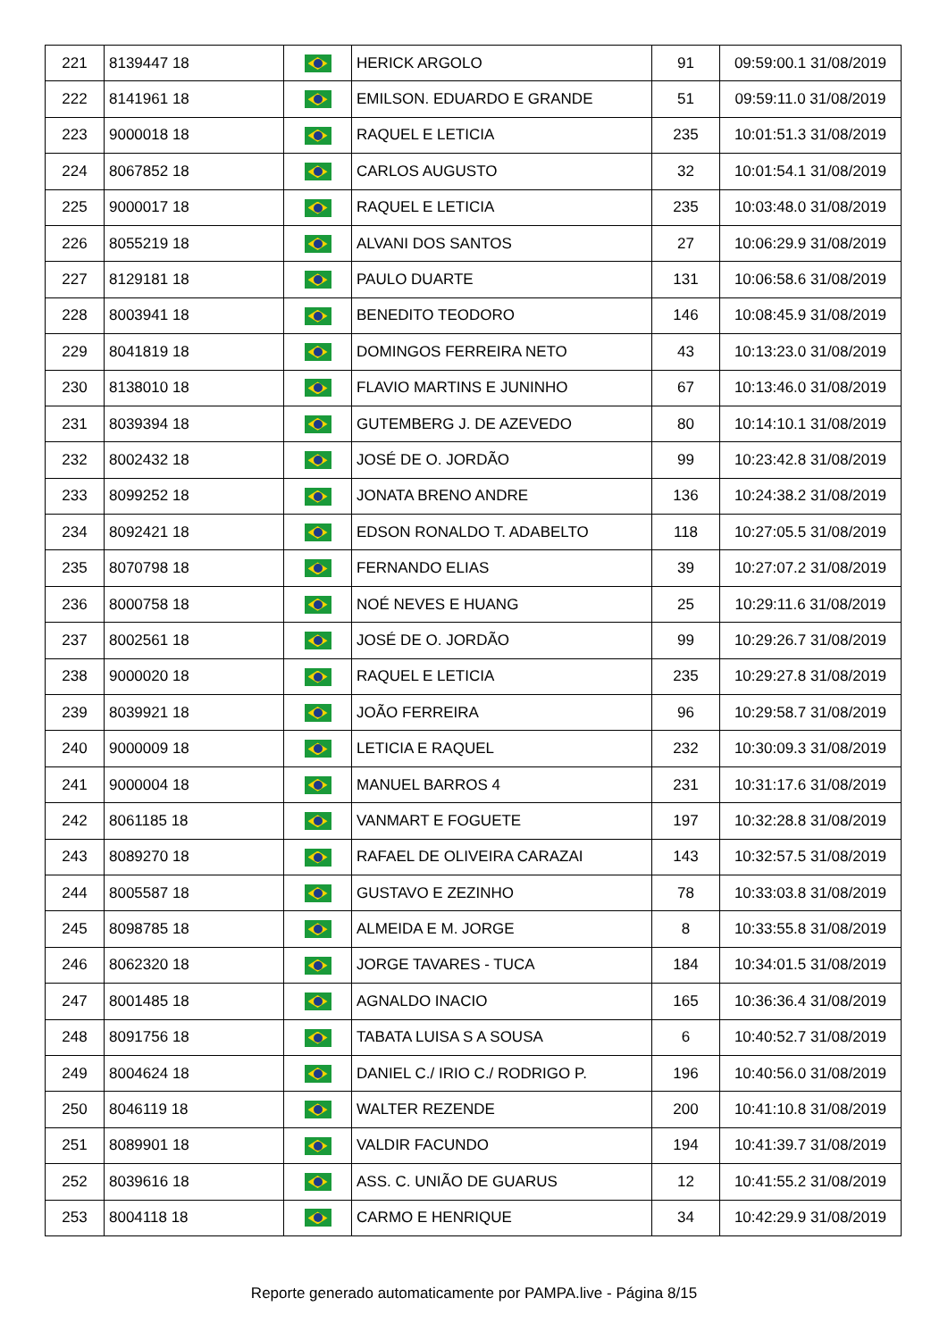| 221 | 8139447 18 | | HERICK ARGOLO | 91 | 09:59:00.1 31/08/2019 |
| 222 | 8141961 18 | | EMILSON. EDUARDO E GRANDE | 51 | 09:59:11.0 31/08/2019 |
| 223 | 9000018 18 | | RAQUEL E LETICIA | 235 | 10:01:51.3 31/08/2019 |
| 224 | 8067852 18 | | CARLOS AUGUSTO | 32 | 10:01:54.1 31/08/2019 |
| 225 | 9000017 18 | | RAQUEL E LETICIA | 235 | 10:03:48.0 31/08/2019 |
| 226 | 8055219 18 | | ALVANI DOS SANTOS | 27 | 10:06:29.9 31/08/2019 |
| 227 | 8129181 18 | | PAULO DUARTE | 131 | 10:06:58.6 31/08/2019 |
| 228 | 8003941 18 | | BENEDITO TEODORO | 146 | 10:08:45.9 31/08/2019 |
| 229 | 8041819 18 | | DOMINGOS FERREIRA NETO | 43 | 10:13:23.0 31/08/2019 |
| 230 | 8138010 18 | | FLAVIO MARTINS E JUNINHO | 67 | 10:13:46.0 31/08/2019 |
| 231 | 8039394 18 | | GUTEMBERG J. DE AZEVEDO | 80 | 10:14:10.1 31/08/2019 |
| 232 | 8002432 18 | | JOSÉ DE O. JORDÃO | 99 | 10:23:42.8 31/08/2019 |
| 233 | 8099252 18 | | JONATA BRENO ANDRE | 136 | 10:24:38.2 31/08/2019 |
| 234 | 8092421 18 | | EDSON RONALDO T. ADABELTO | 118 | 10:27:05.5 31/08/2019 |
| 235 | 8070798 18 | | FERNANDO ELIAS | 39 | 10:27:07.2 31/08/2019 |
| 236 | 8000758 18 | | NOÉ NEVES E HUANG | 25 | 10:29:11.6 31/08/2019 |
| 237 | 8002561 18 | | JOSÉ DE O. JORDÃO | 99 | 10:29:26.7 31/08/2019 |
| 238 | 9000020 18 | | RAQUEL E LETICIA | 235 | 10:29:27.8 31/08/2019 |
| 239 | 8039921 18 | | JOÃO FERREIRA | 96 | 10:29:58.7 31/08/2019 |
| 240 | 9000009 18 | | LETICIA E RAQUEL | 232 | 10:30:09.3 31/08/2019 |
| 241 | 9000004 18 | | MANUEL BARROS 4 | 231 | 10:31:17.6 31/08/2019 |
| 242 | 8061185 18 | | VANMART E FOGUETE | 197 | 10:32:28.8 31/08/2019 |
| 243 | 8089270 18 | | RAFAEL DE OLIVEIRA CARAZAI | 143 | 10:32:57.5 31/08/2019 |
| 244 | 8005587 18 | | GUSTAVO E ZEZINHO | 78 | 10:33:03.8 31/08/2019 |
| 245 | 8098785 18 | | ALMEIDA E M. JORGE | 8 | 10:33:55.8 31/08/2019 |
| 246 | 8062320 18 | | JORGE TAVARES - TUCA | 184 | 10:34:01.5 31/08/2019 |
| 247 | 8001485 18 | | AGNALDO INACIO | 165 | 10:36:36.4 31/08/2019 |
| 248 | 8091756 18 | | TABATA LUISA S A SOUSA | 6 | 10:40:52.7 31/08/2019 |
| 249 | 8004624 18 | | DANIEL C./ IRIO C./ RODRIGO P. | 196 | 10:40:56.0 31/08/2019 |
| 250 | 8046119 18 | | WALTER REZENDE | 200 | 10:41:10.8 31/08/2019 |
| 251 | 8089901 18 | | VALDIR FACUNDO | 194 | 10:41:39.7 31/08/2019 |
| 252 | 8039616 18 | | ASS. C. UNIÃO DE GUARUS | 12 | 10:41:55.2 31/08/2019 |
| 253 | 8004118 18 | | CARMO E HENRIQUE | 34 | 10:42:29.9 31/08/2019 |
Reporte generado automaticamente por PAMPA.live - Página 8/15